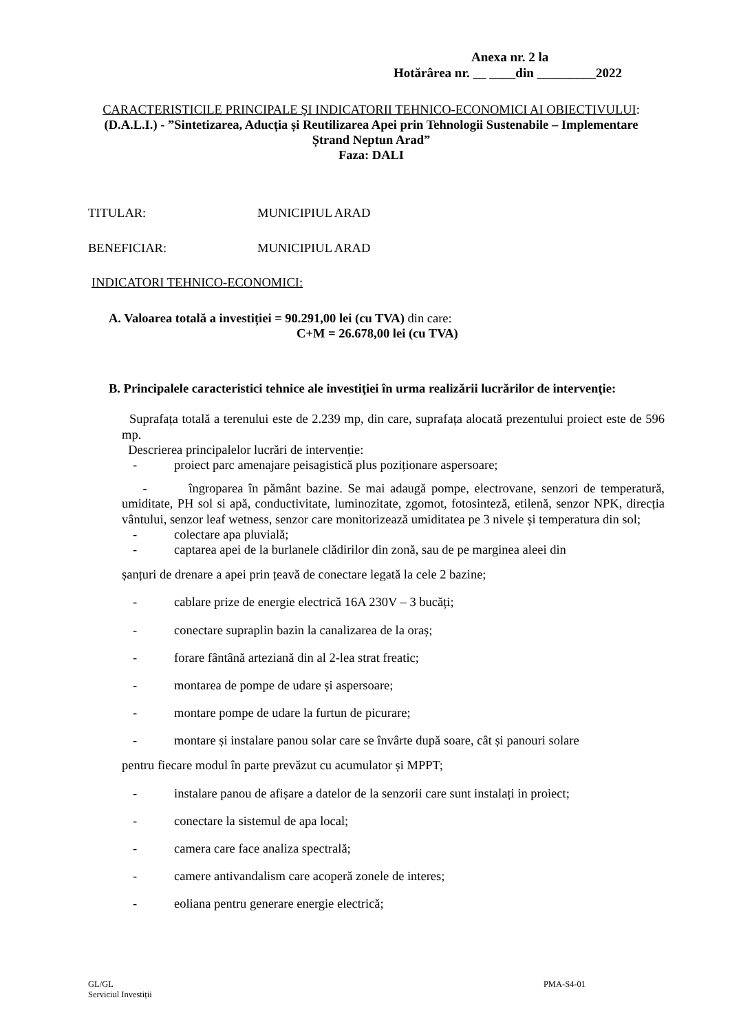Anexa nr. 2 la
Hotărârea nr. __ ____din _________2022
CARACTERISTICILE PRINCIPALE ŞI INDICATORII TEHNICO-ECONOMICI AI OBIECTIVULUI:
(D.A.L.I.) - ”Sintetizarea, Aducția și Reutilizarea Apei prin Tehnologii Sustenabile – Implementare Ștrand Neptun Arad”
Faza: DALI
TITULAR: MUNICIPIUL ARAD
BENEFICIAR: MUNICIPIUL ARAD
INDICATORI TEHNICO-ECONOMICI:
A. Valoarea totală a investiției = 90.291,00 lei (cu TVA) din care:
C+M = 26.678,00 lei (cu TVA)
B. Principalele caracteristici tehnice ale investiţiei în urma realizării lucrărilor de intervenţie:
Suprafața totală a terenului este de 2.239 mp, din care, suprafața alocată prezentului proiect este de 596 mp.
Descrierea principalelor lucrări de intervenție:
- proiect parc amenajare peisagistică plus poziționare aspersoare;
- îngroparea în pământ bazine. Se mai adaugă pompe, electrovane, senzori de temperatură, umiditate, PH sol si apă, conductivitate, luminozitate, zgomot, fotosinteză, etilenă, senzor NPK, direcția vântului, senzor leaf wetness, senzor care monitorizează umiditatea pe 3 nivele și temperatura din sol;
- colectare apa pluvială;
- captarea apei de la burlanele clădirilor din zonă, sau de pe marginea aleei din
șanțuri de drenare a apei prin țeavă de conectare legată la cele 2 bazine;
- cablare prize de energie electrică 16A 230V – 3 bucăți;
- conectare supraplin bazin la canalizarea de la oraș;
- forare fântână arteziană din al 2-lea strat freatic;
- montarea de pompe de udare și aspersoare;
- montare pompe de udare la furtun de picurare;
- montare și instalare panou solar care se învârte după soare, cât și panouri solare
pentru fiecare modul în parte prevăzut cu acumulator și MPPT;
- instalare panou de afișare a datelor de la senzorii care sunt instalați in proiect;
- conectare la sistemul de apa local;
- camera care face analiza spectrală;
- camere antivandalism care acoperă zonele de interes;
- eoliana pentru generare energie electrică;
GL/GL
Serviciul Investiții
PMA-S4-01